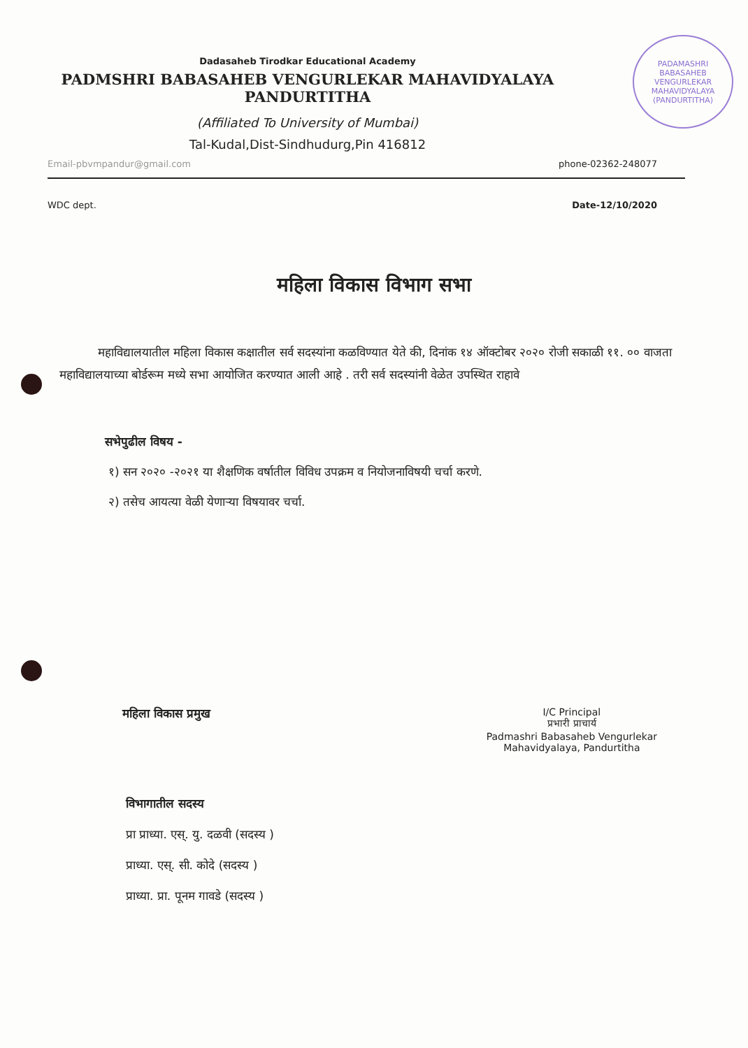PADAMASHRI BABASAHEB VENGURLEKAR MAHAVIDYALAYA
(PANDURTITHA)
Dadasaheb Tirodkar Educational Academy
PADMSHRI BABASAHEB VENGURLEKAR MAHAVIDYALAYA
PANDURTITHA
(Affiliated To University of Mumbai)
Tal-Kudal,Dist-Sindhudurg,Pin 416812
Email-pbvmpandur@gmail.com phone-02362-248077
WDC dept. Date-12/10/2020
महिला विकास विभाग सभा
महाविद्यालयातील महिला विकास कक्षातील सर्व सदस्यांना कळविण्यात येते की, दिनांक १४ ऑक्टोबर २०२० रोजी सकाळी ११. ०० वाजता महाविद्यालयाच्या बोर्डरूम मध्ये सभा आयोजित करण्यात आली आहे . तरी सर्व सदस्यांनी वेळेत उपस्थित राहावे
सभेपुढील विषय -
१) सन २०२० -२०२१ या शैक्षणिक वर्षातील विविध उपक्रम व नियोजनाविषयी चर्चा करणे.
२) तसेच आयत्या वेळी येणाऱ्या विषयावर चर्चा.
महिला विकास प्रमुख I/C Principal
प्रभारी प्राचार्य
Padmashri Babasaheb Vengurlekar
Mahavidyalaya, Pandurtitha
विभागातील सदस्य
प्रा प्राध्या. एस्. यु. दळवी (सदस्य )
प्राध्या. एस्. सी. कोदे (सदस्य )
प्राध्या. प्रा. पूनम गावडे (सदस्य )